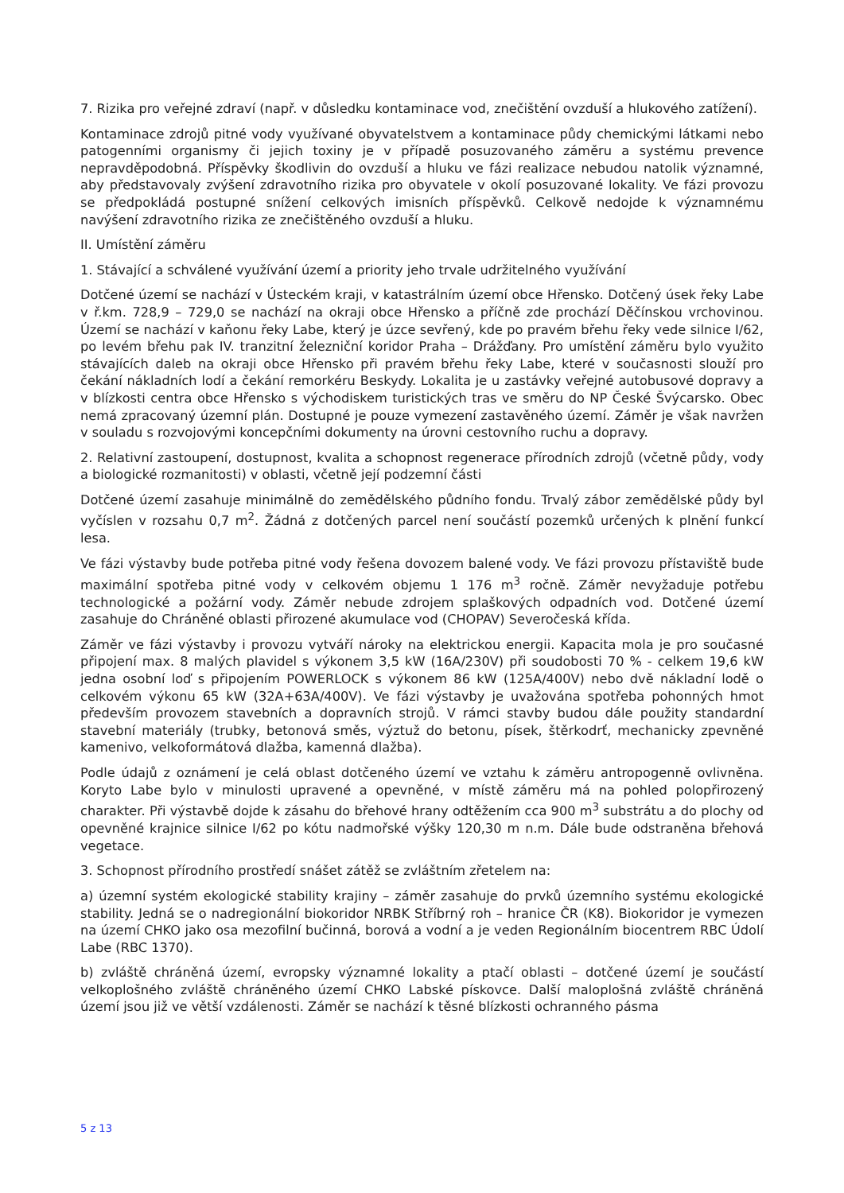7. Rizika pro veřejné zdraví (např. v důsledku kontaminace vod, znečištění ovzduší a hlukového zatížení).
Kontaminace zdrojů pitné vody využívané obyvatelstvem a kontaminace půdy chemickými látkami nebo patogenními organismy či jejich toxiny je v případě posuzovaného záměru a systému prevence nepravděpodobná. Příspěvky škodlivin do ovzduší a hluku ve fázi realizace nebudou natolik významné, aby představovaly zvýšení zdravotního rizika pro obyvatele v okolí posuzované lokality. Ve fázi provozu se předpokládá postupné snížení celkových imisních příspěvků. Celkově nedojde k významnému navýšení zdravotního rizika ze znečištěného ovzduší a hluku.
II. Umístění záměru
1. Stávající a schválené využívání území a priority jeho trvale udržitelného využívání
Dotčené území se nachází v Ústeckém kraji, v katastrálním území obce Hřensko. Dotčený úsek řeky Labe v ř.km. 728,9 – 729,0 se nachází na okraji obce Hřensko a příčně zde prochází Děčínskou vrchovinou. Území se nachází v kaňonu řeky Labe, který je úzce sevřený, kde po pravém břehu řeky vede silnice I/62, po levém břehu pak IV. tranzitní železniční koridor Praha – Drážďany. Pro umístění záměru bylo využito stávajících daleb na okraji obce Hřensko při pravém břehu řeky Labe, které v současnosti slouží pro čekání nákladních lodí a čekání remorkéru Beskydy. Lokalita je u zastávky veřejné autobusové dopravy a v blízkosti centra obce Hřensko s východiskem turistických tras ve směru do NP České Švýcarsko. Obec nemá zpracovaný územní plán. Dostupné je pouze vymezení zastavěného území. Záměr je však navržen v souladu s rozvojovými koncepčními dokumenty na úrovni cestovního ruchu a dopravy.
2. Relativní zastoupení, dostupnost, kvalita a schopnost regenerace přírodních zdrojů (včetně půdy, vody a biologické rozmanitosti) v oblasti, včetně její podzemní části
Dotčené území zasahuje minimálně do zemědělského půdního fondu. Trvalý zábor zemědělské půdy byl vyčíslen v rozsahu 0,7 m<sup>2</sup>. Žádná z dotčených parcel není součástí pozemků určených k plnění funkcí lesa.
Ve fázi výstavby bude potřeba pitné vody řešena dovozem balené vody. Ve fázi provozu přístaviště bude maximální spotřeba pitné vody v celkovém objemu 1 176 m<sup>3</sup> ročně. Záměr nevyžaduje potřebu technologické a požární vody. Záměr nebude zdrojem splaškových odpadních vod. Dotčené území zasahuje do Chráněné oblasti přirozené akumulace vod (CHOPAV) Severočeská křída.
Záměr ve fázi výstavby i provozu vytváří nároky na elektrickou energii. Kapacita mola je pro současné připojení max. 8 malých plavidel s výkonem 3,5 kW (16A/230V) při soudobosti 70 % - celkem 19,6 kW jedna osobní loď s připojením POWERLOCK s výkonem 86 kW (125A/400V) nebo dvě nákladní lodě o celkovém výkonu 65 kW (32A+63A/400V). Ve fázi výstavby je uvažována spotřeba pohonných hmot především provozem stavebních a dopravních strojů. V rámci stavby budou dále použity standardní stavební materiály (trubky, betonová směs, výztuž do betonu, písek, štěrkodrť, mechanicky zpevněné kamenivo, velkoformátová dlažba, kamenná dlažba).
Podle údajů z oznámení je celá oblast dotčeného území ve vztahu k záměru antropogenně ovlivněna. Koryto Labe bylo v minulosti upravené a opevněné, v místě záměru má na pohled polopřirozený charakter. Při výstavbě dojde k zásahu do břehové hrany odtěžením cca 900 m<sup>3</sup> substrátu a do plochy od opevněné krajnice silnice I/62 po kótu nadmořské výšky 120,30 m n.m. Dále bude odstraněna břehová vegetace.
3. Schopnost přírodního prostředí snášet zátěž se zvláštním zřetelem na:
a) územní systém ekologické stability krajiny – záměr zasahuje do prvků územního systému ekologické stability. Jedná se o nadregionální biokoridor NRBK Stříbrný roh – hranice ČR (K8). Biokoridor je vymezen na území CHKO jako osa mezofilní bučinná, borová a vodní a je veden Regionálním biocentrem RBC Údolí Labe (RBC 1370).
b) zvláště chráněná území, evropsky významné lokality a ptačí oblasti – dotčené území je součástí velkoplošného zvláště chráněného území CHKO Labské pískovce. Další maloplošná zvláště chráněná území jsou již ve větší vzdálenosti. Záměr se nachází k těsné blízkosti ochranného pásma
5 z 13